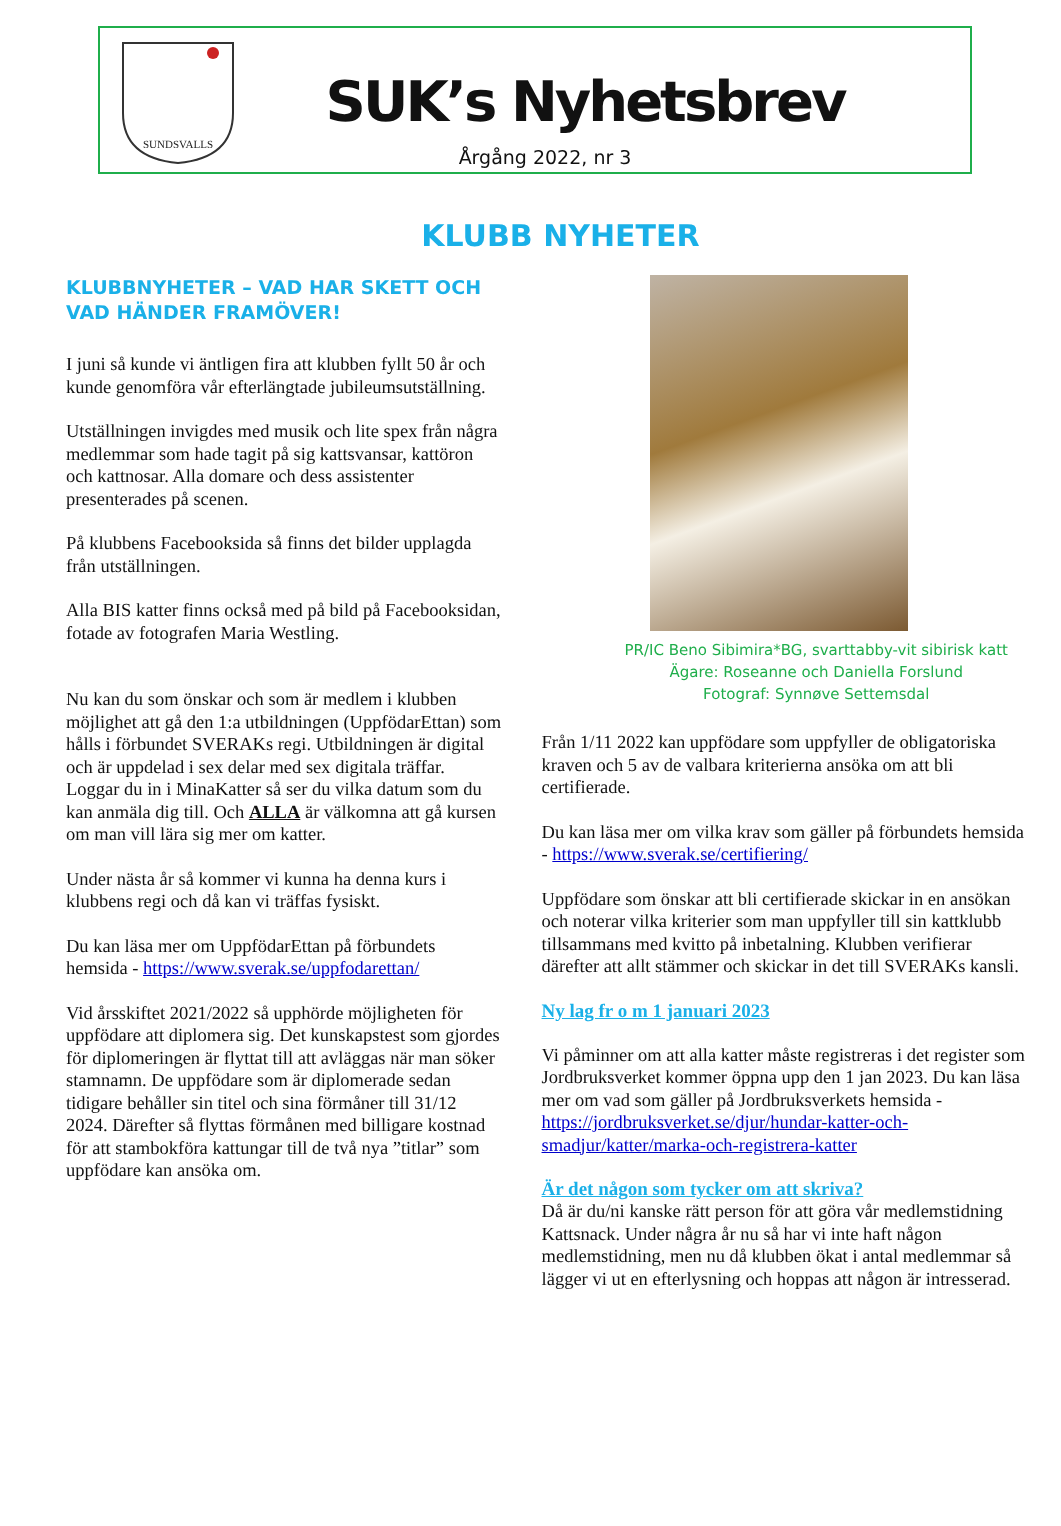SUNDSVALLS
SUK’s Nyhetsbrev
Årgång 2022, nr 3
KLUBB NYHETER
KLUBBNYHETER – VAD HAR SKETT OCH VAD HÄNDER FRAMÖVER!
I juni så kunde vi äntligen fira att klubben fyllt 50 år och kunde genomföra vår efterlängtade jubileumsutställning.
Utställningen invigdes med musik och lite spex från några medlemmar som hade tagit på sig kattsvansar, kattöron och kattnosar. Alla domare och dess assistenter presenterades på scenen.
På klubbens Facebooksida så finns det bilder upplagda från utställningen.
Alla BIS katter finns också med på bild på Facebooksidan, fotade av fotografen Maria Westling.
Nu kan du som önskar och som är medlem i klubben möjlighet att gå den 1:a utbildningen (UppfödarEttan) som hålls i förbundet SVERAKs regi. Utbildningen är digital och är uppdelad i sex delar med sex digitala träffar. Loggar du in i MinaKatter så ser du vilka datum som du kan anmäla dig till. Och ALLA är välkomna att gå kursen om man vill lära sig mer om katter.
Under nästa år så kommer vi kunna ha denna kurs i klubbens regi och då kan vi träffas fysiskt.
Du kan läsa mer om UppfödarEttan på förbundets hemsida - https://www.sverak.se/uppfodarettan/
Vid årsskiftet 2021/2022 så upphörde möjligheten för uppfödare att diplomera sig. Det kunskapstest som gjordes för diplomeringen är flyttat till att avläggas när man söker stamnamn. De uppfödare som är diplomerade sedan tidigare behåller sin titel och sina förmåner till 31/12 2024. Därefter så flyttas förmånen med billigare kostnad för att stambokföra kattungar till de två nya ”titlar” som uppfödare kan ansöka om.
PR/IC Beno Sibimira*BG, svarttabby-vit sibirisk katt
Ägare: Roseanne och Daniella Forslund
Fotograf: Synnøve Settemsdal
Från 1/11 2022 kan uppfödare som uppfyller de obligatoriska kraven och 5 av de valbara kriterierna ansöka om att bli certifierade.
Du kan läsa mer om vilka krav som gäller på förbundets hemsida - https://www.sverak.se/certifiering/
Uppfödare som önskar att bli certifierade skickar in en ansökan och noterar vilka kriterier som man uppfyller till sin kattklubb tillsammans med kvitto på inbetalning. Klubben verifierar därefter att allt stämmer och skickar in det till SVERAKs kansli.
Ny lag fr o m 1 januari 2023
Vi påminner om att alla katter måste registreras i det register som Jordbruksverket kommer öppna upp den 1 jan 2023. Du kan läsa mer om vad som gäller på Jordbruksverkets hemsida - https://jordbruksverket.se/djur/hundar-katter-och-smadjur/katter/marka-och-registrera-katter
Är det någon som tycker om att skriva?
Då är du/ni kanske rätt person för att göra vår medlemstidning Kattsnack. Under några år nu så har vi inte haft någon medlemstidning, men nu då klubben ökat i antal medlemmar så lägger vi ut en efterlysning och hoppas att någon är intresserad.